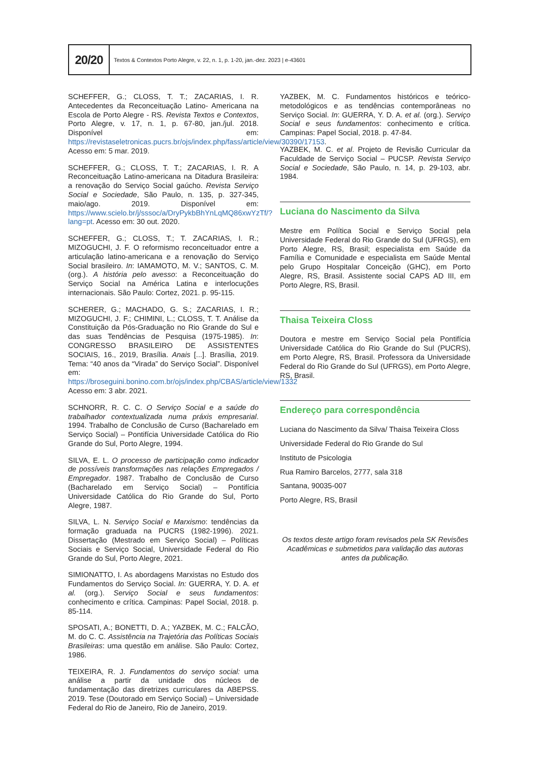20/20
Textos & Contextos Porto Alegre, v. 22, n. 1, p. 1-20, jan.-dez. 2023 | e-43601
SCHEFFER, G.; CLOSS, T. T.; ZACARIAS, I. R. Antecedentes da Reconceituação Latino- Americana na Escola de Porto Alegre - RS. Revista Textos e Contextos, Porto Alegre, v. 17, n. 1, p. 67-80, jan./jul. 2018. Disponível em: https://revistaseletronicas.pucrs.br/ojs/index.php/fass/article/view/30390/17153. Acesso em: 5 mar. 2019.
SCHEFFER, G.; CLOSS, T. T.; ZACARIAS, I. R. A Reconceituação Latino-americana na Ditadura Brasileira: a renovação do Serviço Social gaúcho. Revista Serviço Social e Sociedade, São Paulo, n. 135, p. 327-345, maio/ago. 2019. Disponível em: https://www.scielo.br/j/sssoc/a/DryPykbBhYnLqMQ86xwYzTf/?lang=pt. Acesso em: 30 out. 2020.
SCHEFFER, G.; CLOSS, T.; T. ZACARIAS, I. R.; MIZOGUCHI, J. F. O reformismo reconceituador entre a articulação latino-americana e a renovação do Serviço Social brasileiro. In: IAMAMOTO, M. V.; SANTOS, C. M. (org.). A história pelo avesso: a Reconceituação do Serviço Social na América Latina e interlocuções internacionais. São Paulo: Cortez, 2021. p. 95-115.
SCHERER, G.; MACHADO, G. S.; ZACARIAS, I. R.; MIZOGUCHI, J. F.; CHIMINI, L.; CLOSS, T. T. Análise da Constituição da Pós-Graduação no Rio Grande do Sul e das suas Tendências de Pesquisa (1975-1985). In: CONGRESSO BRASILEIRO DE ASSISTENTES SOCIAIS, 16., 2019, Brasília. Anais [...]. Brasília, 2019. Tema: “40 anos da “Virada” do Serviço Social”. Disponível em: https://broseguini.bonino.com.br/ojs/index.php/CBAS/article/view/1332 Acesso em: 3 abr. 2021.
SCHNORR, R. C. C. O Serviço Social e a saúde do trabalhador contextualizada numa práxis empresarial. 1994. Trabalho de Conclusão de Curso (Bacharelado em Serviço Social) – Pontifícia Universidade Católica do Rio Grande do Sul, Porto Alegre, 1994.
SILVA, E. L. O processo de participação como indicador de possíveis transformações nas relações Empregados / Empregador. 1987. Trabalho de Conclusão de Curso (Bacharelado em Serviço Social) – Pontifícia Universidade Católica do Rio Grande do Sul, Porto Alegre, 1987.
SILVA, L. N. Serviço Social e Marxismo: tendências da formação graduada na PUCRS (1982-1996). 2021. Dissertação (Mestrado em Serviço Social) – Políticas Sociais e Serviço Social, Universidade Federal do Rio Grande do Sul, Porto Alegre, 2021.
SIMIONATTO, I. As abordagens Marxistas no Estudo dos Fundamentos do Serviço Social. In: GUERRA, Y. D. A. et al. (org.). Serviço Social e seus fundamentos: conhecimento e crítica. Campinas: Papel Social, 2018. p. 85-114.
SPOSATI, A.; BONETTI, D. A.; YAZBEK, M. C.; FALCÃO, M. do C. C. Assistência na Trajetória das Políticas Sociais Brasileiras: uma questão em análise. São Paulo: Cortez, 1986.
TEIXEIRA, R. J. Fundamentos do serviço social: uma análise a partir da unidade dos núcleos de fundamentação das diretrizes curriculares da ABEPSS. 2019. Tese (Doutorado em Serviço Social) – Universidade Federal do Rio de Janeiro, Rio de Janeiro, 2019.
YAZBEK, M. C. Fundamentos históricos e teórico-metodológicos e as tendências contemporâneas no Serviço Social. In: GUERRA, Y. D. A. et al. (org.). Serviço Social e seus fundamentos: conhecimento e crítica. Campinas: Papel Social, 2018. p. 47-84.
YAZBEK, M. C. et al. Projeto de Revisão Curricular da Faculdade de Serviço Social – PUCSP. Revista Serviço Social e Sociedade, São Paulo, n. 14, p. 29-103, abr. 1984.
Luciana do Nascimento da Silva
Mestre em Política Social e Serviço Social pela Universidade Federal do Rio Grande do Sul (UFRGS), em Porto Alegre, RS, Brasil; especialista em Saúde da Família e Comunidade e especialista em Saúde Mental pelo Grupo Hospitalar Conceição (GHC), em Porto Alegre, RS, Brasil. Assistente social CAPS AD III, em Porto Alegre, RS, Brasil.
Thaisa Teixeira Closs
Doutora e mestre em Serviço Social pela Pontifícia Universidade Católica do Rio Grande do Sul (PUCRS), em Porto Alegre, RS, Brasil. Professora da Universidade Federal do Rio Grande do Sul (UFRGS), em Porto Alegre, RS, Brasil.
Endereço para correspondência
Luciana do Nascimento da Silva/ Thaisa Teixeira Closs
Universidade Federal do Rio Grande do Sul
Instituto de Psicologia
Rua Ramiro Barcelos, 2777, sala 318
Santana, 90035-007
Porto Alegre, RS, Brasil
Os textos deste artigo foram revisados pela SK Revisões Acadêmicas e submetidos para validação das autoras antes da publicação.